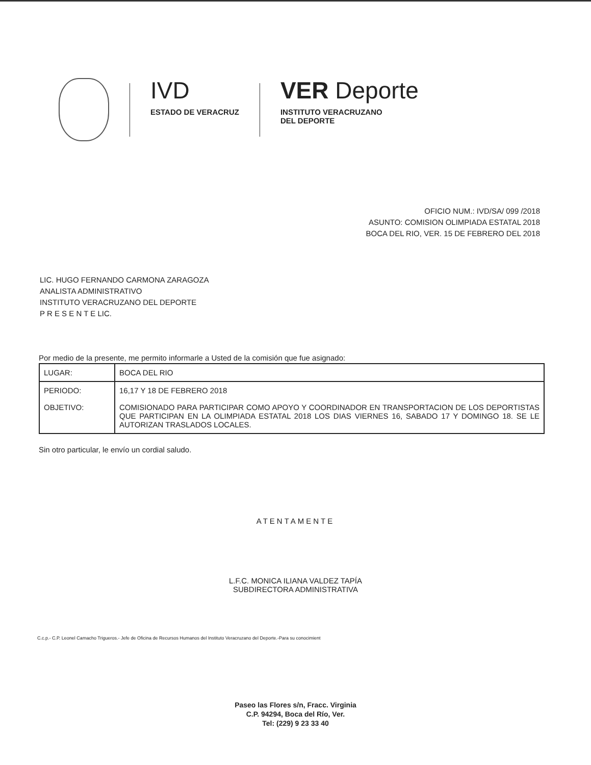IVD
ESTADO DE VERACRUZ
VER Deporte
INSTITUTO VERACRUZANO
DEL DEPORTE
OFICIO NUM.: IVD/SA/ 099 /2018
ASUNTO: COMISION OLIMPIADA ESTATAL 2018
BOCA DEL RIO, VER. 15 DE FEBRERO DEL 2018
LIC. HUGO FERNANDO CARMONA ZARAGOZA
ANALISTA ADMINISTRATIVO
INSTITUTO VERACRUZANO DEL DEPORTE
P R E S E N T E LIC.
Por medio de la presente, me permito informarle a Usted de la comisión que fue asignado:
| LUGAR: | BOCA DEL RIO |
| PERIODO: | 16,17 Y 18 DE FEBRERO 2018 |
| OBJETIVO: | COMISIONADO PARA PARTICIPAR COMO APOYO Y COORDINADOR EN TRANSPORTACION DE LOS DEPORTISTAS QUE PARTICIPAN EN LA OLIMPIADA ESTATAL 2018 LOS DIAS VIERNES 16, SABADO 17 Y DOMINGO 18. SE LE AUTORIZAN TRASLADOS LOCALES. |
Sin otro particular, le envío un cordial saludo.
ATENTAMENTE
L.F.C. MONICA ILIANA VALDEZ TAPÍA
SUBDIRECTORA ADMINISTRATIVA
C.c.p.- C.P. Leonel Camacho Trigueros.- Jefe de Oficina de Recursos Humanos del Instituto Veracruzano del Deporte.-Para su conocimient
Paseo las Flores s/n, Fracc. Virginia
C.P. 94294, Boca del Río, Ver.
Tel: (229) 9 23 33 40